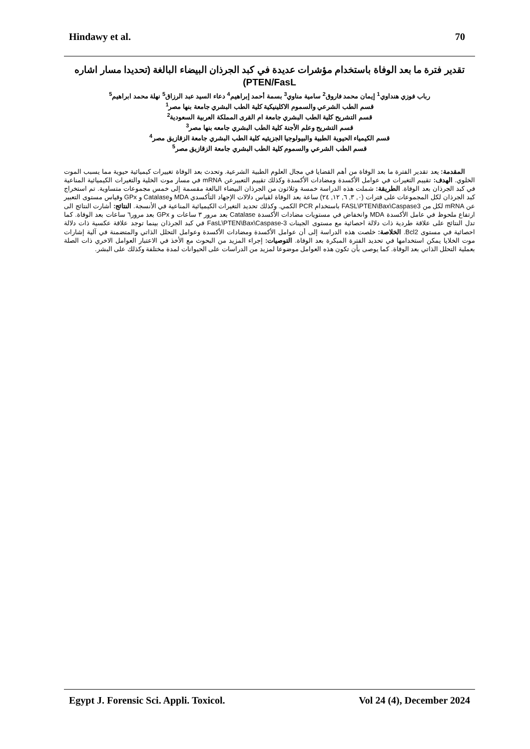Hindawy et al. 70
تقدير فترة ما بعد الوفاة باستخدام مؤشرات عديدة في كبد الجرذان البيضاء البالغة (تحديدا مسار اشاره PTEN/FasL)
رباب فوزي هنداوي<sup>1</sup> إيمان محمد فاروق<sup>2</sup> سامية مناوي<sup>3</sup> بسمة أحمد إبراهيم<sup>4</sup> دعاء السيد عبد الرزاق<sup>5</sup> نهلة محمد ابراهيم<sup>5</sup>
قسم الطب الشرعي والسموم الاكلينيكية كلية الطب البشري جامعة بنها مصر<sup>1</sup>
قسم التشريح كلية الطب البشري جامعة ام القرى المملكة العربية السعودية<sup>2</sup>
قسم التشريح وعلم الأجنة كلية الطب البشري جامعه بنها مصر<sup>3</sup>
قسم الكيمياء الحيوية الطبية والبيولوجيا الجزيئيه كلية الطب البشري جامعة الزقازيق مصر<sup>4</sup>
قسم الطب الشرعي والسموم كلية الطب البشري جامعة الزقازيق مصر<sup>5</sup>
المقدمة: يعد تقدير الفترة ما بعد الوفاة من أهم القضايا في مجال العلوم الطبية الشرعية. وتحدث بعد الوفاة تغييرات كيميائية حيوية مما يسبب الموت الخلوي. الهدف: تقييم التغيرات في عوامل الأكسدة ومضادات الأكسدة وكذلك تقييم التعبيرعن mRNA في مسار موت الخلية والتغيرات الكيميائية المناعية في كبد الجرذان بعد الوفاة. الطريقة: شملت هذه الدراسة خمسة وثلاثون من الجرذان البيضاء البالغة مقسمة إلى خمس مجموعات متساوية. تم استخراج كبد الجرذان لكل المجموعات على فترات (٠, ٣, ٦, ١٢, ٢٤) ساعة بعد الوفاة لقياس دلالات الإجهاد التأكسدي MDA وCatalase و GPx وقياس مستوى التعبير عن mRNA لكل من FASL\PTEN\Bax\Caspase3 باستخدام PCR الكمي. وكذلك تحديد التغيرات الكيميائية المناعية في الأنسجة. النتائج: أشارت النتائج الى ارتفاع ملحوظ في عامل الأكسدة MDA وانخفاض في مستويات مضادات الأكسدة Catalase بعد مرور ٣ ساعات و GPx بعد مرور٦ ساعات بعد الوفاة. كما تدل النتائج على علاقة طردية ذات دلالة احصائية مع مستوى الجينات FasL\PTEN\Bax\Caspase-3 في كبد الجرذان بينما توجد علاقة عكسية ذات دلالة احصائية في مستوى Bcl2. الخلاصة: خلصت هذه الدراسة إلى أن عوامل الأكسدة ومضادات الأكسدة وعوامل التحلل الذاتي والمتضمنة في آلية إشارات موت الخلايا يمكن استخدامها في تحديد الفترة المبكرة بعد الوفاة. التوصيات: إجراء المزيد من البحوث مع الأخذ في الاعتبار العوامل الاخري ذات الصلة بعملية التحلل الذاتي بعد الوفاة. كما يوصى بأن تكون هذه العوامل موضوعا لمزيد من الدراسات على الحيوانات لمدة مختلفة وكذلك على البشر.
Egypt J. Forensic Sci. Appli. Toxicol. Vol 24 (4), December 2024